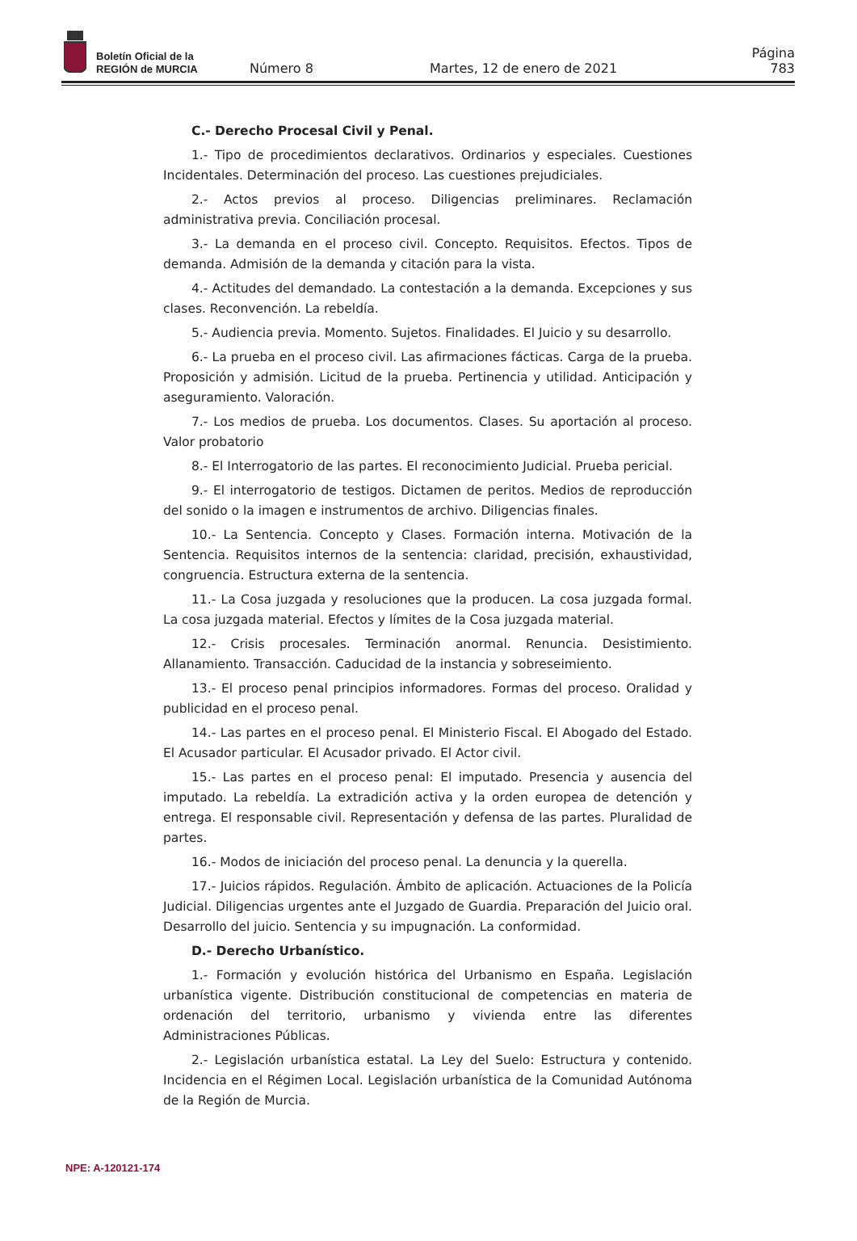Boletín Oficial de la
REGIÓN de MURCIA
Número 8
Martes, 12 de enero de 2021
Página 783
C.- Derecho Procesal Civil y Penal.
1.- Tipo de procedimientos declarativos. Ordinarios y especiales. Cuestiones Incidentales. Determinación del proceso. Las cuestiones prejudiciales.
2.- Actos previos al proceso. Diligencias preliminares. Reclamación administrativa previa. Conciliación procesal.
3.- La demanda en el proceso civil. Concepto. Requisitos. Efectos. Tipos de demanda. Admisión de la demanda y citación para la vista.
4.- Actitudes del demandado. La contestación a la demanda. Excepciones y sus clases. Reconvención. La rebeldía.
5.- Audiencia previa. Momento. Sujetos. Finalidades. El Juicio y su desarrollo.
6.- La prueba en el proceso civil. Las afirmaciones fácticas. Carga de la prueba. Proposición y admisión. Licitud de la prueba. Pertinencia y utilidad. Anticipación y aseguramiento. Valoración.
7.- Los medios de prueba. Los documentos. Clases. Su aportación al proceso. Valor probatorio
8.- El Interrogatorio de las partes. El reconocimiento Judicial. Prueba pericial.
9.- El interrogatorio de testigos. Dictamen de peritos. Medios de reproducción del sonido o la imagen e instrumentos de archivo. Diligencias finales.
10.- La Sentencia. Concepto y Clases. Formación interna. Motivación de la Sentencia. Requisitos internos de la sentencia: claridad, precisión, exhaustividad, congruencia. Estructura externa de la sentencia.
11.- La Cosa juzgada y resoluciones que la producen. La cosa juzgada formal. La cosa juzgada material. Efectos y límites de la Cosa juzgada material.
12.- Crisis procesales. Terminación anormal. Renuncia. Desistimiento. Allanamiento. Transacción. Caducidad de la instancia y sobreseimiento.
13.- El proceso penal principios informadores. Formas del proceso. Oralidad y publicidad en el proceso penal.
14.- Las partes en el proceso penal. El Ministerio Fiscal. El Abogado del Estado. El Acusador particular. El Acusador privado. El Actor civil.
15.- Las partes en el proceso penal: El imputado. Presencia y ausencia del imputado. La rebeldía. La extradición activa y la orden europea de detención y entrega. El responsable civil. Representación y defensa de las partes. Pluralidad de partes.
16.- Modos de iniciación del proceso penal. La denuncia y la querella.
17.- Juicios rápidos. Regulación. Ámbito de aplicación. Actuaciones de la Policía Judicial. Diligencias urgentes ante el Juzgado de Guardia. Preparación del Juicio oral. Desarrollo del juicio. Sentencia y su impugnación. La conformidad.
D.- Derecho Urbanístico.
1.- Formación y evolución histórica del Urbanismo en España. Legislación urbanística vigente. Distribución constitucional de competencias en materia de ordenación del territorio, urbanismo y vivienda entre las diferentes Administraciones Públicas.
2.- Legislación urbanística estatal. La Ley del Suelo: Estructura y contenido. Incidencia en el Régimen Local. Legislación urbanística de la Comunidad Autónoma de la Región de Murcia.
NPE: A-120121-174